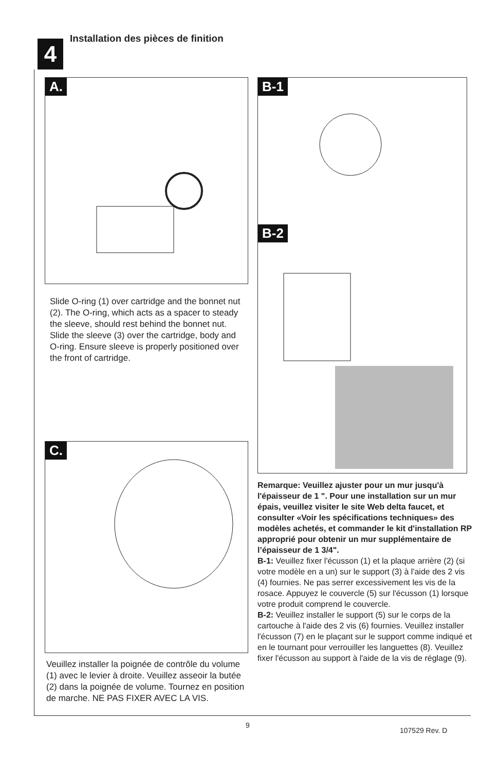4
Installation des pièces de finition
A.
Slide O-ring (1) over cartridge and the bonnet nut (2). The O-ring, which acts as a spacer to steady the sleeve, should rest behind the bonnet nut. Slide the sleeve (3) over the cartridge, body and O-ring. Ensure sleeve is properly positioned over the front of cartridge.
B-1
B-2
Remarque: Veuillez ajuster pour un mur jusqu'à l'épaisseur de 1 ". Pour une installation sur un mur épais, veuillez visiter le site Web delta faucet, et consulter «Voir les spécifications techniques» des modèles achetés, et commander le kit d'installation RP approprié pour obtenir un mur supplémentaire de l’épaisseur de 1 3/4".
B-1: Veuillez fixer l'écusson (1) et la plaque arrière (2) (si votre modèle en a un) sur le support (3) à l'aide des 2 vis (4) fournies. Ne pas serrer excessivement les vis de la rosace. Appuyez le couvercle (5) sur l'écusson (1) lorsque votre produit comprend le couvercle.
B-2: Veuillez installer le support (5) sur le corps de la cartouche à l'aide des 2 vis (6) fournies. Veuillez installer l'écusson (7) en le plaçant sur le support comme indiqué et en le tournant pour verrouiller les languettes (8). Veuillez fixer l'écusson au support à l'aide de la vis de réglage (9).
C.
Veuillez installer la poignée de contrôle du volume (1) avec le levier à droite. Veuillez asseoir la butée (2) dans la poignée de volume. Tournez en position de marche. NE PAS FIXER AVEC LA VIS.
9
107529 Rev. D